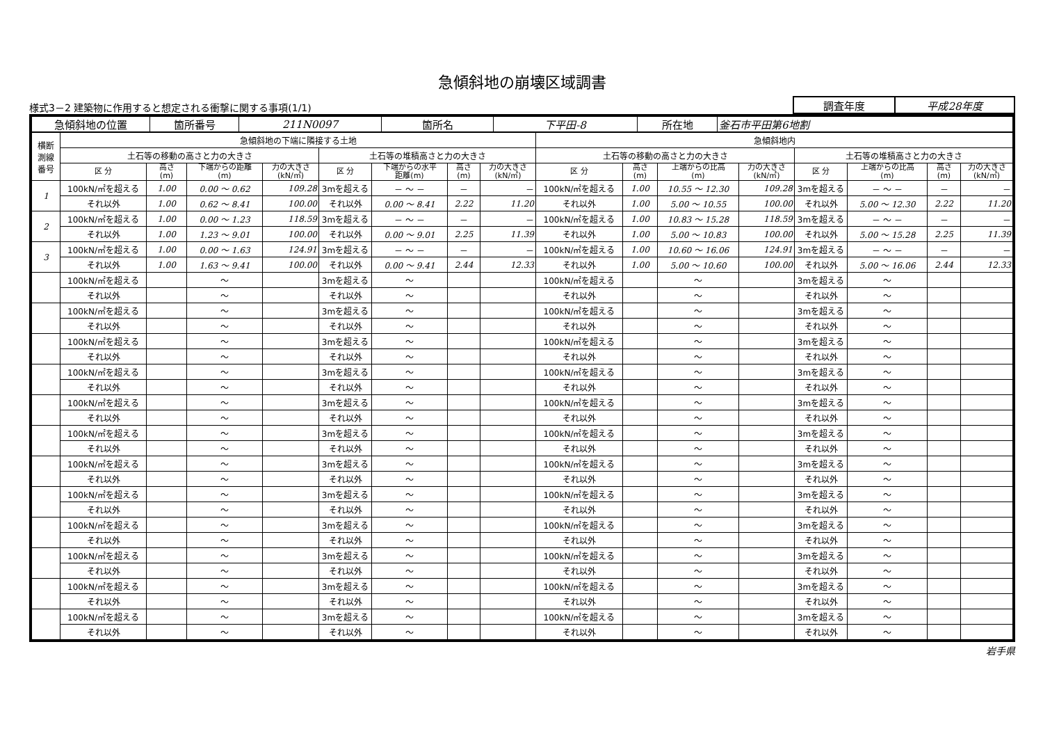急傾斜地の崩壊区域調書
様式3－2 建築物に作用すると想定される衝撃に関する事項(1/1)
| 調査年度 | 平成28年度 |
| 急傾斜地の位置 | 箇所番号 | 211N0097 | 箇所名 | 下平田-8 | 所在地 | 釜石市平田第6地割 |
| 横断 測線 番号 | 急傾斜地の下端に隣接する土地 | | | | | | | | 急傾斜地内 | | | | | | | |
| --- | --- | --- | --- | --- | --- | --- | --- | --- | --- | --- | --- | --- | --- | --- | --- | --- |
| | 土石等の移動の高さと力の大きさ | | | | 土石等の堆積高さと力の大きさ | | | | 土石等の移動の高さと力の大きさ | | | | 土石等の堆積高さと力の大きさ | | | |
| | 区 分 | 高さ (m) | 下端からの距離 (m) | 力の大きさ (kN/㎡) | 区 分 | 下端からの水平 距離(m) | 高さ (m) | 力の大きさ (kN/㎡) | 区 分 | 高さ (m) | 上端からの比高 (m) | 力の大きさ (kN/㎡) | 区 分 | 上端からの比高 (m) | 高さ (m) | 力の大きさ (kN/㎡) |
| 1 | 100kN/㎡を超える | 1.00 | 0.00 ～ 0.62 | 109.28 | 3mを超える | － ～ － | － | － | 100kN/㎡を超える | 1.00 | 10.55 ～ 12.30 | 109.28 | 3mを超える | － ～ － | － | － |
| | それ以外 | 1.00 | 0.62 ～ 8.41 | 100.00 | それ以外 | 0.00 ～ 8.41 | 2.22 | 11.20 | それ以外 | 1.00 | 5.00 ～ 10.55 | 100.00 | それ以外 | 5.00 ～ 12.30 | 2.22 | 11.20 |
| 2 | 100kN/㎡を超える | 1.00 | 0.00 ～ 1.23 | 118.59 | 3mを超える | － ～ － | － | － | 100kN/㎡を超える | 1.00 | 10.83 ～ 15.28 | 118.59 | 3mを超える | － ～ － | － | － |
| | それ以外 | 1.00 | 1.23 ～ 9.01 | 100.00 | それ以外 | 0.00 ～ 9.01 | 2.25 | 11.39 | それ以外 | 1.00 | 5.00 ～ 10.83 | 100.00 | それ以外 | 5.00 ～ 15.28 | 2.25 | 11.39 |
| 3 | 100kN/㎡を超える | 1.00 | 0.00 ～ 1.63 | 124.91 | 3mを超える | － ～ － | － | － | 100kN/㎡を超える | 1.00 | 10.60 ～ 16.06 | 124.91 | 3mを超える | － ～ － | － | － |
| | それ以外 | 1.00 | 1.63 ～ 9.41 | 100.00 | それ以外 | 0.00 ～ 9.41 | 2.44 | 12.33 | それ以外 | 1.00 | 5.00 ～ 10.60 | 100.00 | それ以外 | 5.00 ～ 16.06 | 2.44 | 12.33 |
| | 100kN/㎡を超える | | ～ | | 3mを超える | ～ | | | 100kN/㎡を超える | | ～ | | 3mを超える | ～ | | |
| | それ以外 | | ～ | | それ以外 | ～ | | | それ以外 | | ～ | | それ以外 | ～ | | |
| | 100kN/㎡を超える | | ～ | | 3mを超える | ～ | | | 100kN/㎡を超える | | ～ | | 3mを超える | ～ | | |
| | それ以外 | | ～ | | それ以外 | ～ | | | それ以外 | | ～ | | それ以外 | ～ | | |
| | 100kN/㎡を超える | | ～ | | 3mを超える | ～ | | | 100kN/㎡を超える | | ～ | | 3mを超える | ～ | | |
| | それ以外 | | ～ | | それ以外 | ～ | | | それ以外 | | ～ | | それ以外 | ～ | | |
| | 100kN/㎡を超える | | ～ | | 3mを超える | ～ | | | 100kN/㎡を超える | | ～ | | 3mを超える | ～ | | |
| | それ以外 | | ～ | | それ以外 | ～ | | | それ以外 | | ～ | | それ以外 | ～ | | |
| | 100kN/㎡を超える | | ～ | | 3mを超える | ～ | | | 100kN/㎡を超える | | ～ | | 3mを超える | ～ | | |
| | それ以外 | | ～ | | それ以外 | ～ | | | それ以外 | | ～ | | それ以外 | ～ | | |
| | 100kN/㎡を超える | | ～ | | 3mを超える | ～ | | | 100kN/㎡を超える | | ～ | | 3mを超える | ～ | | |
| | それ以外 | | ～ | | それ以外 | ～ | | | それ以外 | | ～ | | それ以外 | ～ | | |
| | 100kN/㎡を超える | | ～ | | 3mを超える | ～ | | | 100kN/㎡を超える | | ～ | | 3mを超える | ～ | | |
| | それ以外 | | ～ | | それ以外 | ～ | | | それ以外 | | ～ | | それ以外 | ～ | | |
| | 100kN/㎡を超える | | ～ | | 3mを超える | ～ | | | 100kN/㎡を超える | | ～ | | 3mを超える | ～ | | |
| | それ以外 | | ～ | | それ以外 | ～ | | | それ以外 | | ～ | | それ以外 | ～ | | |
| | 100kN/㎡を超える | | ～ | | 3mを超える | ～ | | | 100kN/㎡を超える | | ～ | | 3mを超える | ～ | | |
| | それ以外 | | ～ | | それ以外 | ～ | | | それ以外 | | ～ | | それ以外 | ～ | | |
| | 100kN/㎡を超える | | ～ | | 3mを超える | ～ | | | 100kN/㎡を超える | | ～ | | 3mを超える | ～ | | |
| | それ以外 | | ～ | | それ以外 | ～ | | | それ以外 | | ～ | | それ以外 | ～ | | |
| | 100kN/㎡を超える | | ～ | | 3mを超える | ～ | | | 100kN/㎡を超える | | ～ | | 3mを超える | ～ | | |
| | それ以外 | | ～ | | それ以外 | ～ | | | それ以外 | | ～ | | それ以外 | ～ | | |
| | 100kN/㎡を超える | | ～ | | 3mを超える | ～ | | | 100kN/㎡を超える | | ～ | | 3mを超える | ～ | | |
| | それ以外 | | ～ | | それ以外 | ～ | | | それ以外 | | ～ | | それ以外 | ～ | | |
岩手県